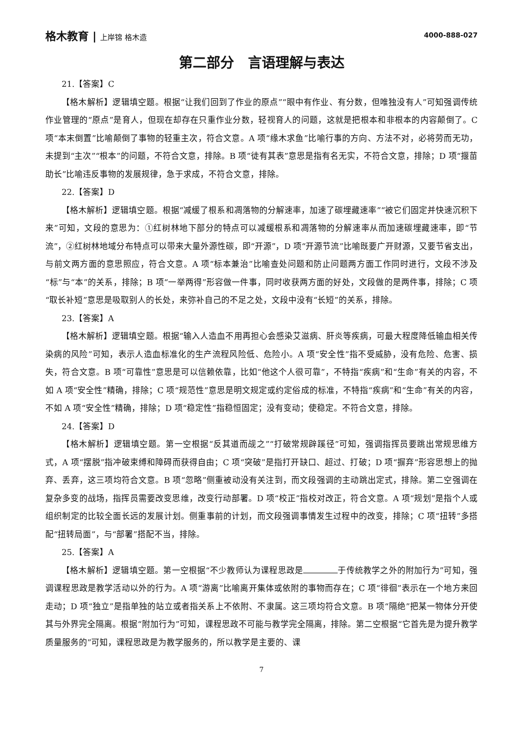格木教育 | 上岸锦 格木造 4000-888-027
第二部分　言语理解与表达
21.【答案】C
【格木解析】逻辑填空题。根据“让我们回到了作业的原点”“眼中有作业、有分数，但唯独没有人”可知强调传统作业管理的“原点”是育人，但现在却存在只重作业分数，轻视育人的问题，这就是把根本和非根本的内容颠倒了。C 项“本末倒置”比喻颠倒了事物的轻重主次，符合文意。A 项“缘木求鱼”比喻行事的方向、方法不对，必将劳而无功，未提到“主次”“根本”的问题，不符合文意，排除。B 项“徒有其表”意思是指有名无实，不符合文意，排除；D 项“揠苗助长”比喻违反事物的发展规律，急于求成，不符合文意，排除。
22.【答案】D
【格木解析】逻辑填空题。根据“减缓了根系和凋落物的分解速率，加速了碳埋藏速率”“被它们固定并快速沉积下来”可知，文段的意思为：①红树林地下部分的特点可以减缓根系和凋落物的分解速率从而加速碳埋藏速率，即“节流”，②红树林地域分布特点可以带来大量外源性碳，即“开源”，D 项“开源节流”比喻既要广开财源，又要节省支出，与前文两方面的意思照应，符合文意。A 项“标本兼治”比喻查处问题和防止问题两方面工作同时进行，文段不涉及“标”与“本”的关系，排除；B 项“一举两得”形容做一件事，同时收获两方面的好处，文段做的是两件事，排除；C 项“取长补短”意思是吸取别人的长处，来弥补自己的不足之处，文段中没有“长短”的关系，排除。
23.【答案】A
【格木解析】逻辑填空题。根据“输入人造血不用再担心会感染艾滋病、肝炎等疾病，可最大程度降低输血相关传染病的风险”可知，表示人造血标准化的生产流程风险低、危险小。A 项“安全性”指不受威胁，没有危险、危害、损失，符合文意。B 项“可靠性”意思是可以信赖依靠，比如“他这个人很可靠”，不特指“疾病”和“生命”有关的内容，不如 A 项“安全性”精确，排除；C 项“规范性”意思是明文规定或约定俗成的标准，不特指“疾病”和“生命”有关的内容，不如 A 项“安全性”精确，排除；D 项“稳定性”指稳恒固定；没有变动；使稳定。不符合文意，排除。
24.【答案】D
【格木解析】逻辑填空题。第一空根据“反其道而觇之”“打破常规辟蹊径”可知，强调指挥员要跳出常规思维方式，A 项“摆脱”指冲破束缚和障碍而获得自由；C 项“突破”是指打开缺口、超过、打破；D 项“摒弃”形容思想上的抛弃、丢弃，这三项均符合文意。B 项“忽略”侧重被动没有关注到，而文段强调的主动跳出定式，排除。第二空强调在复杂多变的战场，指挥员需要改变思维，改变行动部署。D 项“校正”指校对改正，符合文意。A 项“规划”是指个人或组织制定的比较全面长远的发展计划。侧重事前的计划，而文段强调事情发生过程中的改变，排除；C 项“扭转”多搭配“扭转局面”，与“部署”搭配不当，排除。
25.【答案】A
【格木解析】逻辑填空题。第一空根据“不少教师认为课程思政是 于传统教学之外的附加行为”可知，强调课程思政是教学活动以外的行为。A 项“游离”比喻离开集体或依附的事物而存在；C 项“徘徊”表示在一个地方来回走动；D 项“独立”是指单独的站立或者指关系上不依附、不隶属。这三项均符合文意。B 项“隔绝”把某一物体分开使其与外界完全隔离。根据“附加行为”可知，课程思政不可能与教学完全隔离，排除。第二空根据“它首先是为提升教学质量服务的”可知，课程思政是为教学服务的，所以教学是主要的、课
7